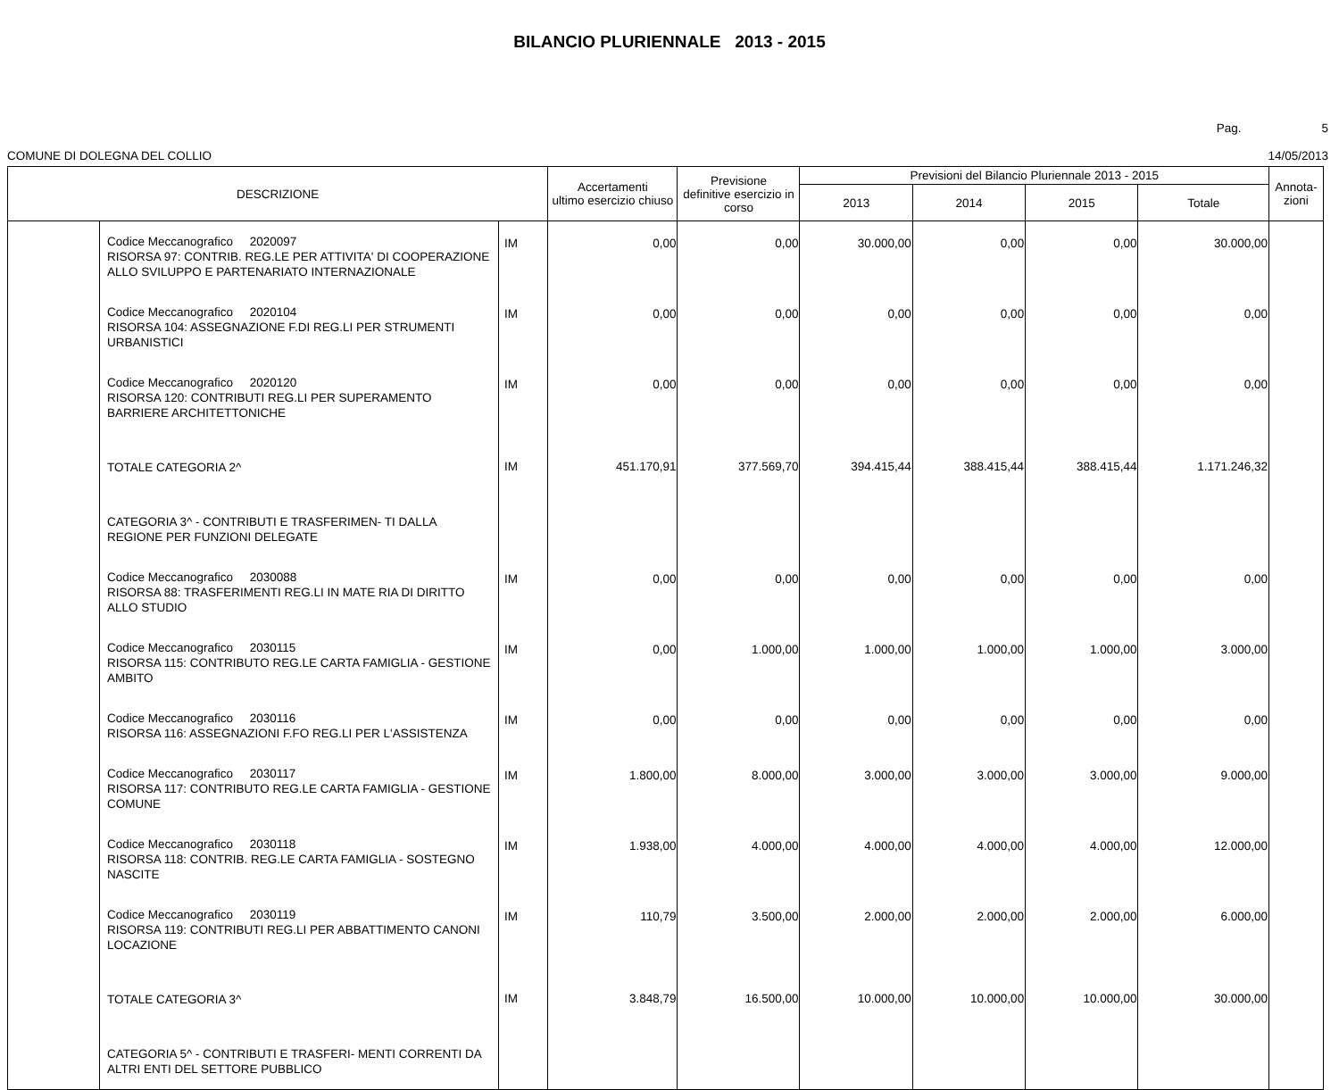BILANCIO PLURIENNALE 2013 - 2015
Pag. 5
COMUNE DI DOLEGNA DEL COLLIO 14/05/2013
| DESCRIZIONE | | | Accertamenti ultimo esercizio chiuso | Previsione definitive esercizio in corso | Previsioni del Bilancio Pluriennale 2013 - 2015 | | | | Annota- zioni |
| --- | --- | --- | --- | --- | --- | --- | --- | --- | --- |
| | | | | | 2013 | 2014 | 2015 | Totale | |
| | Codice Meccanografico 2020097 RISORSA 97: CONTRIB. REG.LE PER ATTIVITA' DI COOPERAZIONE ALLO SVILUPPO E PARTENARIATO INTERNAZIONALE | IM | 0,00 | 0,00 | 30.000,00 | 0,00 | 0,00 | 30.000,00 | |
| | Codice Meccanografico 2020104 RISORSA 104: ASSEGNAZIONE F.DI REG.LI PER STRUMENTI URBANISTICI | IM | 0,00 | 0,00 | 0,00 | 0,00 | 0,00 | 0,00 | |
| | Codice Meccanografico 2020120 RISORSA 120: CONTRIBUTI REG.LI PER SUPERAMENTO BARRIERE ARCHITETTONICHE | IM | 0,00 | 0,00 | 0,00 | 0,00 | 0,00 | 0,00 | |
| | TOTALE CATEGORIA 2^ | IM | 451.170,91 | 377.569,70 | 394.415,44 | 388.415,44 | 388.415,44 | 1.171.246,32 | |
| | CATEGORIA 3^ - CONTRIBUTI E TRASFERIMEN- TI DALLA REGIONE PER FUNZIONI DELEGATE | | | | | | | | |
| | Codice Meccanografico 2030088 RISORSA 88: TRASFERIMENTI REG.LI IN MATE RIA DI DIRITTO ALLO STUDIO | IM | 0,00 | 0,00 | 0,00 | 0,00 | 0,00 | 0,00 | |
| | Codice Meccanografico 2030115 RISORSA 115: CONTRIBUTO REG.LE CARTA FAMIGLIA - GESTIONE AMBITO | IM | 0,00 | 1.000,00 | 1.000,00 | 1.000,00 | 1.000,00 | 3.000,00 | |
| | Codice Meccanografico 2030116 RISORSA 116: ASSEGNAZIONI F.FO REG.LI PER L'ASSISTENZA | IM | 0,00 | 0,00 | 0,00 | 0,00 | 0,00 | 0,00 | |
| | Codice Meccanografico 2030117 RISORSA 117: CONTRIBUTO REG.LE CARTA FAMIGLIA - GESTIONE COMUNE | IM | 1.800,00 | 8.000,00 | 3.000,00 | 3.000,00 | 3.000,00 | 9.000,00 | |
| | Codice Meccanografico 2030118 RISORSA 118: CONTRIB. REG.LE CARTA FAMIGLIA - SOSTEGNO NASCITE | IM | 1.938,00 | 4.000,00 | 4.000,00 | 4.000,00 | 4.000,00 | 12.000,00 | |
| | Codice Meccanografico 2030119 RISORSA 119: CONTRIBUTI REG.LI PER ABBATTIMENTO CANONI LOCAZIONE | IM | 110,79 | 3.500,00 | 2.000,00 | 2.000,00 | 2.000,00 | 6.000,00 | |
| | TOTALE CATEGORIA 3^ | IM | 3.848,79 | 16.500,00 | 10.000,00 | 10.000,00 | 10.000,00 | 30.000,00 | |
| | CATEGORIA 5^ - CONTRIBUTI E TRASFERI- MENTI CORRENTI DA ALTRI ENTI DEL SETTORE PUBBLICO | | | | | | | | |